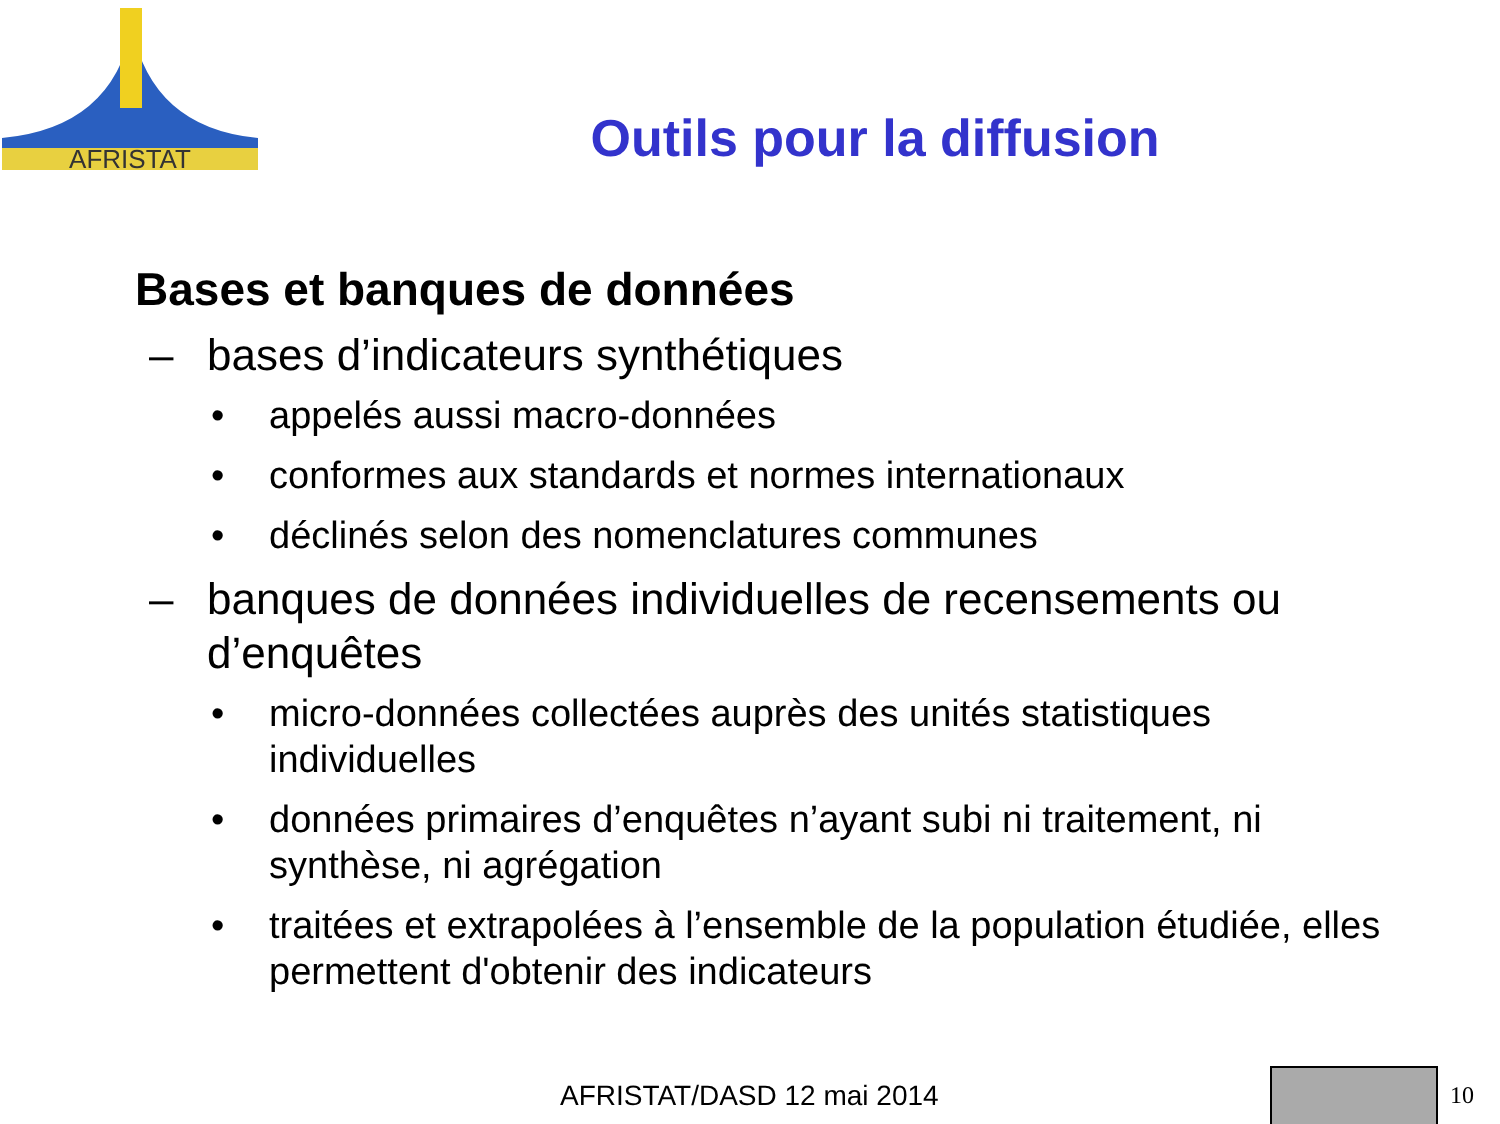AFRISTAT
Outils pour la diffusion
Bases et banques de données
– bases d’indicateurs synthétiques
• appelés aussi macro-données
• conformes aux standards et normes internationaux
• déclinés selon des nomenclatures communes
– banques de données individuelles de recensements ou d’enquêtes
• micro-données collectées auprès des unités statistiques individuelles
• données primaires d’enquêtes n’ayant subi ni traitement, ni synthèse, ni agrégation
• traitées et extrapolées à l’ensemble de la population étudiée, elles permettent d'obtenir des indicateurs
AFRISTAT/DASD 12 mai 2014 10